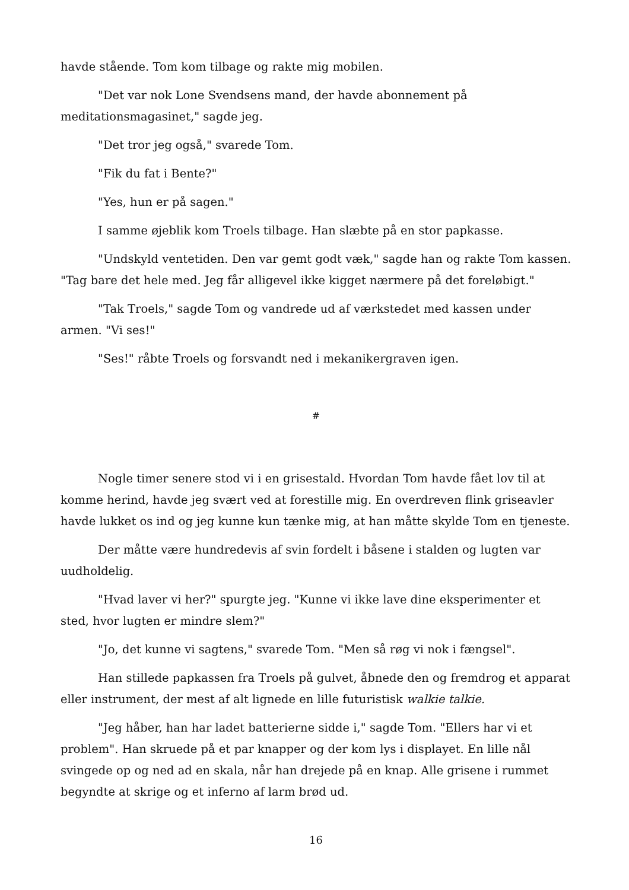havde stående. Tom kom tilbage og rakte mig mobilen.
"Det var nok Lone Svendsens mand, der havde abonnement på meditationsmagasinet," sagde jeg.
"Det tror jeg også," svarede Tom.
"Fik du fat i Bente?"
"Yes, hun er på sagen."
I samme øjeblik kom Troels tilbage. Han slæbte på en stor papkasse.
"Undskyld ventetiden. Den var gemt godt væk," sagde han og rakte Tom kassen. "Tag bare det hele med. Jeg får alligevel ikke kigget nærmere på det foreløbigt."
"Tak Troels," sagde Tom og vandrede ud af værkstedet med kassen under armen. "Vi ses!"
"Ses!" råbte Troels og forsvandt ned i mekanikergraven igen.
#
Nogle timer senere stod vi i en grisestald. Hvordan Tom havde fået lov til at komme herind, havde jeg svært ved at forestille mig. En overdreven flink griseavler havde lukket os ind og jeg kunne kun tænke mig, at han måtte skylde Tom en tjeneste.
Der måtte være hundredevis af svin fordelt i båsene i stalden og lugten var uudholdelig.
"Hvad laver vi her?" spurgte jeg. "Kunne vi ikke lave dine eksperimenter et sted, hvor lugten er mindre slem?"
"Jo, det kunne vi sagtens," svarede Tom. "Men så røg vi nok i fængsel".
Han stillede papkassen fra Troels på gulvet, åbnede den og fremdrog et apparat eller instrument, der mest af alt lignede en lille futuristisk walkie talkie.
"Jeg håber, han har ladet batterierne sidde i," sagde Tom. "Ellers har vi et problem". Han skruede på et par knapper og der kom lys i displayet. En lille nål svingede op og ned ad en skala, når han drejede på en knap. Alle grisene i rummet begyndte at skrige og et inferno af larm brød ud.
16